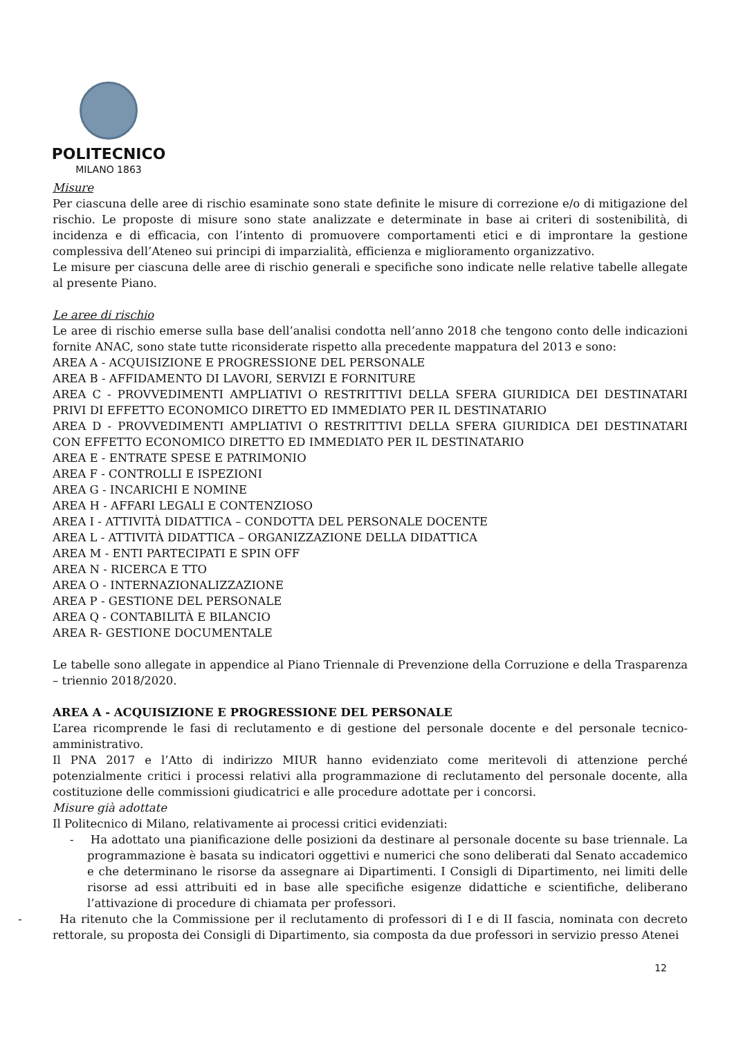POLITECNICO
MILANO 1863
Misure
Per ciascuna delle aree di rischio esaminate sono state definite le misure di correzione e/o di mitigazione del rischio. Le proposte di misure sono state analizzate e determinate in base ai criteri di sostenibilità, di incidenza e di efficacia, con l’intento di promuovere comportamenti etici e di improntare la gestione complessiva dell’Ateneo sui principi di imparzialità, efficienza e miglioramento organizzativo.
Le misure per ciascuna delle aree di rischio generali e specifiche sono indicate nelle relative tabelle allegate al presente Piano.
Le aree di rischio
Le aree di rischio emerse sulla base dell’analisi condotta nell’anno 2018 che tengono conto delle indicazioni fornite ANAC, sono state tutte riconsiderate rispetto alla precedente mappatura del 2013 e sono:
AREA A - ACQUISIZIONE E PROGRESSIONE DEL PERSONALE
AREA B - AFFIDAMENTO DI LAVORI, SERVIZI E FORNITURE
AREA C - PROVVEDIMENTI AMPLIATIVI O RESTRITTIVI DELLA SFERA GIURIDICA DEI DESTINATARI PRIVI DI EFFETTO ECONOMICO DIRETTO ED IMMEDIATO PER IL DESTINATARIO
AREA D - PROVVEDIMENTI AMPLIATIVI O RESTRITTIVI DELLA SFERA GIURIDICA DEI DESTINATARI CON EFFETTO ECONOMICO DIRETTO ED IMMEDIATO PER IL DESTINATARIO
AREA E - ENTRATE SPESE E PATRIMONIO
AREA F - CONTROLLI E ISPEZIONI
AREA G - INCARICHI E NOMINE
AREA H - AFFARI LEGALI E CONTENZIOSO
AREA I - ATTIVITÀ DIDATTICA – CONDOTTA DEL PERSONALE DOCENTE
AREA L - ATTIVITÀ DIDATTICA – ORGANIZZAZIONE DELLA DIDATTICA
AREA M - ENTI PARTECIPATI E SPIN OFF
AREA N - RICERCA E TTO
AREA O - INTERNAZIONALIZZAZIONE
AREA P - GESTIONE DEL PERSONALE
AREA Q - CONTABILITÀ E BILANCIO
AREA R- GESTIONE DOCUMENTALE
Le tabelle sono allegate in appendice al Piano Triennale di Prevenzione della Corruzione e della Trasparenza – triennio 2018/2020.
AREA A - ACQUISIZIONE E PROGRESSIONE DEL PERSONALE
L’area ricomprende le fasi di reclutamento e di gestione del personale docente e del personale tecnico-amministrativo.
Il PNA 2017 e l’Atto di indirizzo MIUR hanno evidenziato come meritevoli di attenzione perché potenzialmente critici i processi relativi alla programmazione di reclutamento del personale docente, alla costituzione delle commissioni giudicatrici e alle procedure adottate per i concorsi.
Misure già adottate
Il Politecnico di Milano, relativamente ai processi critici evidenziati:
- Ha adottato una pianificazione delle posizioni da destinare al personale docente su base triennale. La programmazione è basata su indicatori oggettivi e numerici che sono deliberati dal Senato accademico e che determinano le risorse da assegnare ai Dipartimenti. I Consigli di Dipartimento, nei limiti delle risorse ad essi attribuiti ed in base alle specifiche esigenze didattiche e scientifiche, deliberano l’attivazione di procedure di chiamata per professori.
- Ha ritenuto che la Commissione per il reclutamento di professori di I e di II fascia, nominata con decreto rettorale, su proposta dei Consigli di Dipartimento, sia composta da due professori in servizio presso Atenei
12